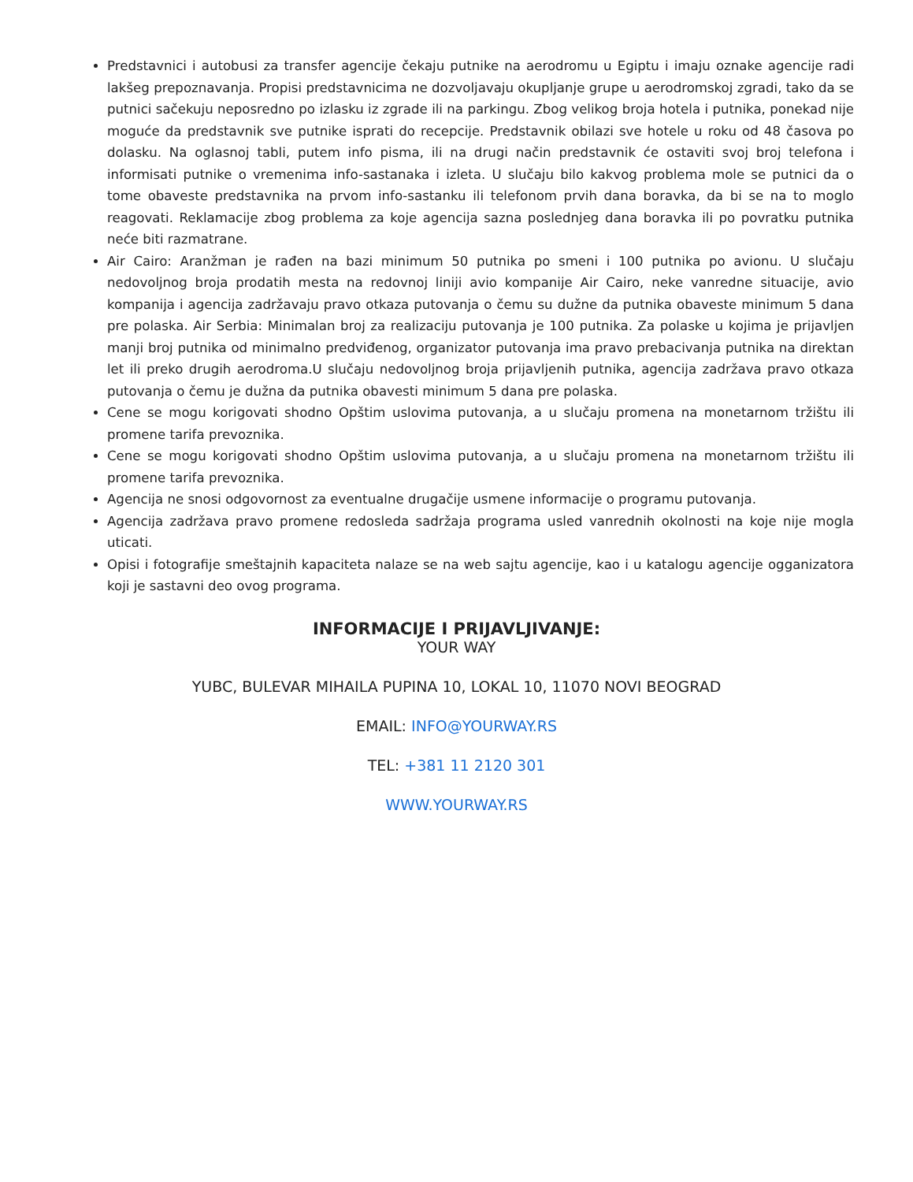Predstavnici i autobusi za transfer agencije čekaju putnike na aerodromu u Egiptu i imaju oznake agencije radi lakšeg prepoznavanja. Propisi predstavnicima ne dozvoljavaju okupljanje grupe u aerodromskoj zgradi, tako da se putnici sačekuju neposredno po izlasku iz zgrade ili na parkingu. Zbog velikog broja hotela i putnika, ponekad nije moguće da predstavnik sve putnike isprati do recepcije. Predstavnik obilazi sve hotele u roku od 48 časova po dolasku. Na oglasnoj tabli, putem info pisma, ili na drugi način predstavnik će ostaviti svoj broj telefona i informisati putnike o vremenima info-sastanaka i izleta. U slučaju bilo kakvog problema mole se putnici da o tome obaveste predstavnika na prvom info-sastanku ili telefonom prvih dana boravka, da bi se na to moglo reagovati. Reklamacije zbog problema za koje agencija sazna poslednjeg dana boravka ili po povratku putnika neće biti razmatrane.
Air Cairo: Aranžman je rađen na bazi minimum 50 putnika po smeni i 100 putnika po avionu. U slučaju nedovoljnog broja prodatih mesta na redovnoj liniji avio kompanije Air Cairo, neke vanredne situacije, avio kompanija i agencija zadržavaju pravo otkaza putovanja o čemu su dužne da putnika obaveste minimum 5 dana pre polaska. Air Serbia: Minimalan broj za realizaciju putovanja je 100 putnika. Za polaske u kojima je prijavljen manji broj putnika od minimalno predviđenog, organizator putovanja ima pravo prebacivanja putnika na direktan let ili preko drugih aerodroma.U slučaju nedovoljnog broja prijavljenih putnika, agencija zadržava pravo otkaza putovanja o čemu je dužna da putnika obavesti minimum 5 dana pre polaska.
Cene se mogu korigovati shodno Opštim uslovima putovanja, a u slučaju promena na monetarnom tržištu ili promene tarifa prevoznika.
Cene se mogu korigovati shodno Opštim uslovima putovanja, a u slučaju promena na monetarnom tržištu ili promene tarifa prevoznika.
Agencija ne snosi odgovornost za eventualne drugačije usmene informacije o programu putovanja.
Agencija zadržava pravo promene redosleda sadržaja programa usled vanrednih okolnosti na koje nije mogla uticati.
Opisi i fotografije smeštajnih kapaciteta nalaze se na web sajtu agencije, kao i u katalogu agencije ogganizatora koji je sastavni deo ovog programa.
INFORMACIJE I PRIJAVLJIVANJE:
YOUR WAY
YUBC, BULEVAR MIHAILA PUPINA 10, LOKAL 10, 11070 NOVI BEOGRAD
EMAIL: INFO@YOURWAY.RS
TEL: +381 11 2120 301
WWW.YOURWAY.RS